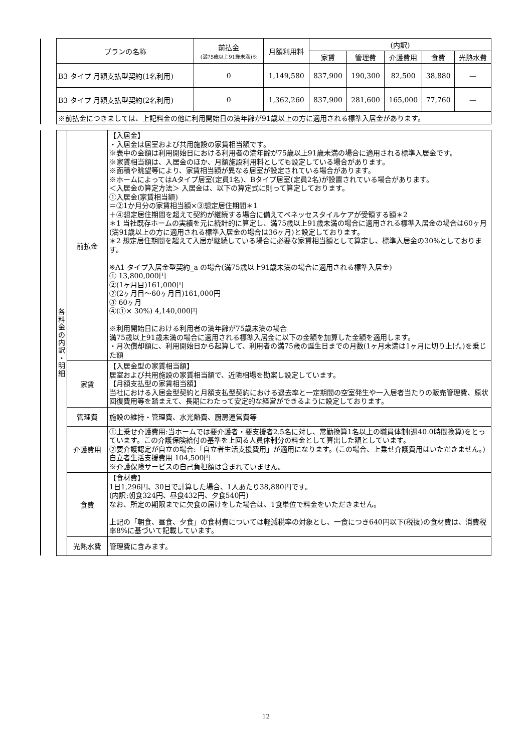| | プランの名称 | 前払金 (満75歳以上91歳未満)※ | 月額利用料 | (内訳) | | | | |
| | | | | 家賃 | 管理費 | 介護費用 | 食費 | 光熱水費 |
| | B3 タイプ 月額支払型契約(1名利用) | 0 | 1,149,580 | 837,900 | 190,300 | 82,500 | 38,880 | — |
| | B3 タイプ 月額支払型契約(2名利用) | 0 | 1,362,260 | 837,900 | 281,600 | 165,000 | 77,760 | — |
| | ※前払金につきましては、上記料金の他に利用開始日の満年齢が91歳以上の方に適用される標準入居金があります。 | | | | | | | |
| | 各 料 金 の 内 訳 ・ 明 細 | 前払金 | 【入居金】 ・入居金は居室および共用施設の家賃相当額です。 ※表中の金額は利用開始日における利用者の満年齢が75歳以上91歳未満の場合に適用される標準入居金です。 ※家賃相当額は、入居金のほか、月額施設利用料としても設定している場合があります。 ※面積や眺望等により、家賃相当額が異なる居室が設定されている場合があります。 ※ホームによってはAタイプ居室(定員1名)、Bタイプ居室(定員2名)が設置されている場合があります。 ＜入居金の算定方法＞ 入居金は、以下の算定式に則って算定しております。 ①入居金(家賃相当額) ＝②1か月分の家賃相当額×③想定居住期間＊1 ＋④想定居住期間を超えて契約が継続する場合に備えてベネッセスタイルケアが受領する額＊2 ＊1 当社既存ホームの実績を元に統計的に算定し、満75歳以上91歳未満の場合に適用される標準入居金の場合は60ヶ月(満91歳以上の方に適用される標準入居金の場合は36ヶ月)と設定しております。 ＊2 想定居住期間を超えて入居が継続している場合に必要な家賃相当額として算定し、標準入居金の30%としております。 ※A1 タイプ入居金型契約_a の場合(満75歳以上91歳未満の場合に適用される標準入居金) ① 13,800,000円 ②(1ヶ月目)161,000円 ②(2ヶ月目～60ヶ月目)161,000円 ③ 60ヶ月 ④(①× 30%) 4,140,000円 ※利用開始日における利用者の満年齢が75歳未満の場合 満75歳以上91歳未満の場合に適用される標準入居金に以下の金額を加算した金額を適用します。 ・月次償却額に、利用開始日から起算して、利用者の満75歳の誕生日までの月数(1ヶ月未満は1ヶ月に切り上げ。)を乗じた額 |
| | | 家賃 | 【入居金型の家賃相当額】 居室および共用施設の家賃相当額で、近隣相場を勘案し設定しています。 【月額支払型の家賃相当額】 当社における入居金型契約と月額支払型契約における退去率と一定期間の空室発生や一入居者当たりの販売管理費、原状回復費用等を踏まえて、長期にわたって安定的な経営ができるように設定しております。 |
| | | 管理費 | 施設の維持・管理費、水光熱費、厨房運営費等 |
| | | 介護費用 | ①上乗せ介護費用:当ホームでは要介護者・要支援者2.5名に対し、常勤換算1名以上の職員体制(週40.0時間換算)をとっています。この介護保険給付の基準を上回る人員体制分の料金として算出した額としています。 ②要介護認定が自立の場合:「自立者生活支援費用」が適用になります。(この場合、上乗せ介護費用はいただきません。) 自立者生活支援費用 104,500円 ※介護保険サービスの自己負担額は含まれていません。 |
| | | 食費 | 【食材費】 1日1,296円、30日で計算した場合、1人あたり38,880円です。 (内訳:朝食324円、昼食432円、夕食540円) なお、所定の期限までに欠食の届けをした場合は、1食単位で料金をいただきません。 上記の「朝食、昼食、夕食」の食材費については軽減税率の対象とし、一食につき640円以下(税抜)の食材費は、消費税率8%に基づいて記載しています。 |
| | | 光熱水費 | 管理費に含みます。 |
12